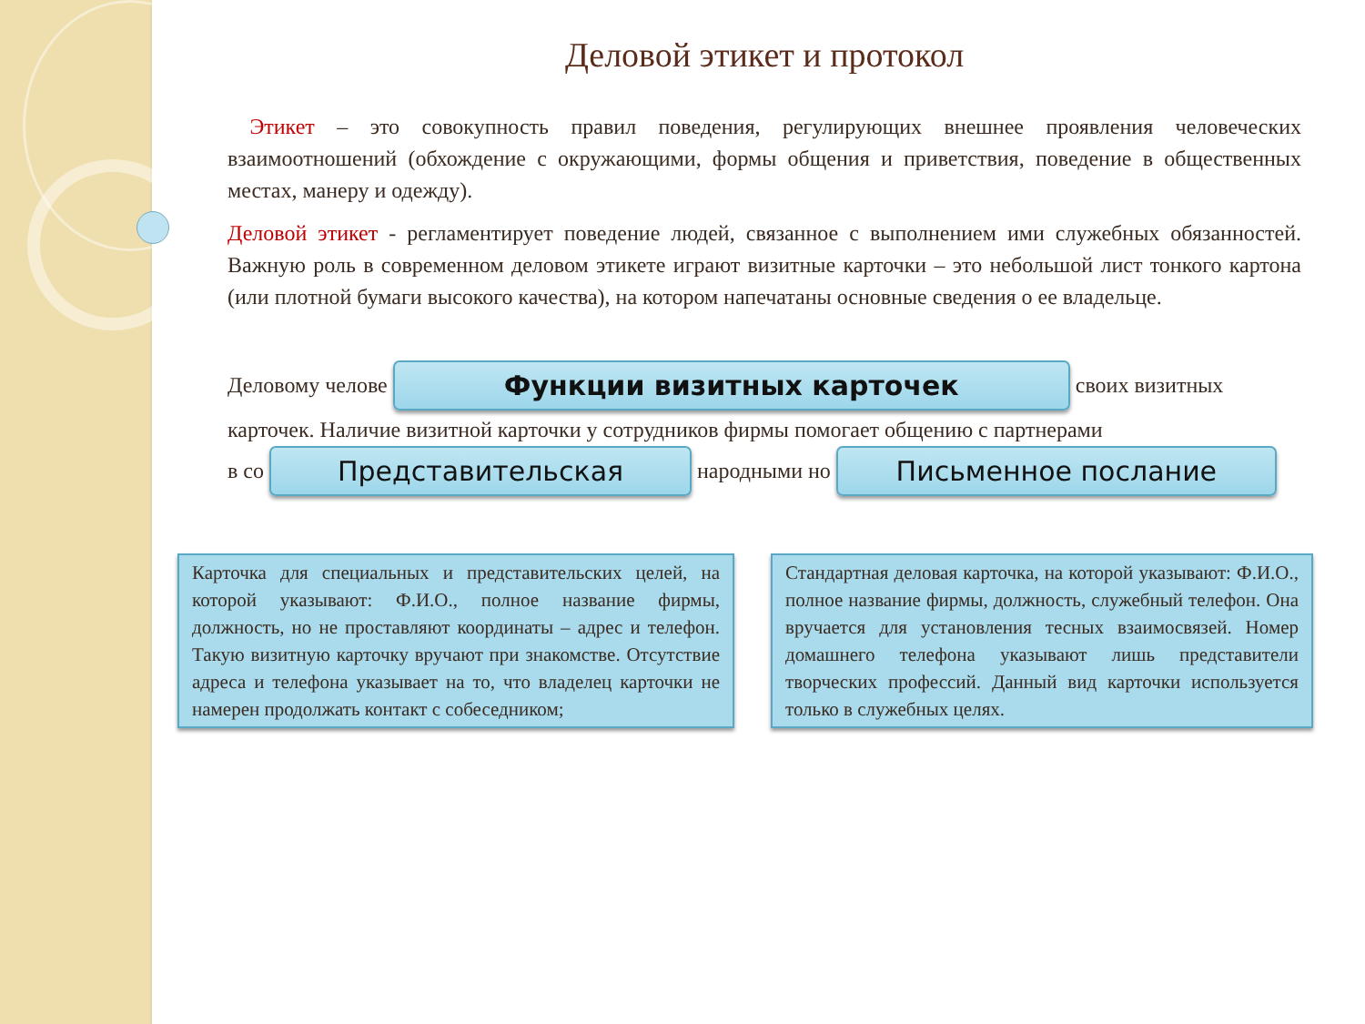Деловой этикет и протокол
Этикет – это совокупность правил поведения, регулирующих внешнее проявления человеческих взаимоотношений (обхождение с окружающими, формы общения и приветствия, поведение в общественных местах, манеру и одежду).
Деловой этикет - регламентирует поведение людей, связанное с выполнением ими служебных обязанностей. Важную роль в современном деловом этикете играют визитные карточки – это небольшой лист тонкого картона (или плотной бумаги высокого качества), на котором напечатаны основные сведения о ее владельце.
Деловому челове
Функции визитных карточек
своих визитных
карточек. Наличие визитной карточки у сотрудников фирмы помогает общению с партнерами
в со
Представительская
народными но
Письменное послание
Карточка для специальных и представительских целей, на которой указывают: Ф.И.О., полное название фирмы, должность, но не проставляют координаты – адрес и телефон. Такую визитную карточку вручают при знакомстве. Отсутствие адреса и телефона указывает на то, что владелец карточки не намерен продолжать контакт с собеседником;
Стандартная деловая карточка, на которой указывают: Ф.И.О., полное название фирмы, должность, служебный телефон. Она вручается для установления тесных взаимосвязей. Номер домашнего телефона указывают лишь представители творческих профессий. Данный вид карточки используется только в служебных целях.